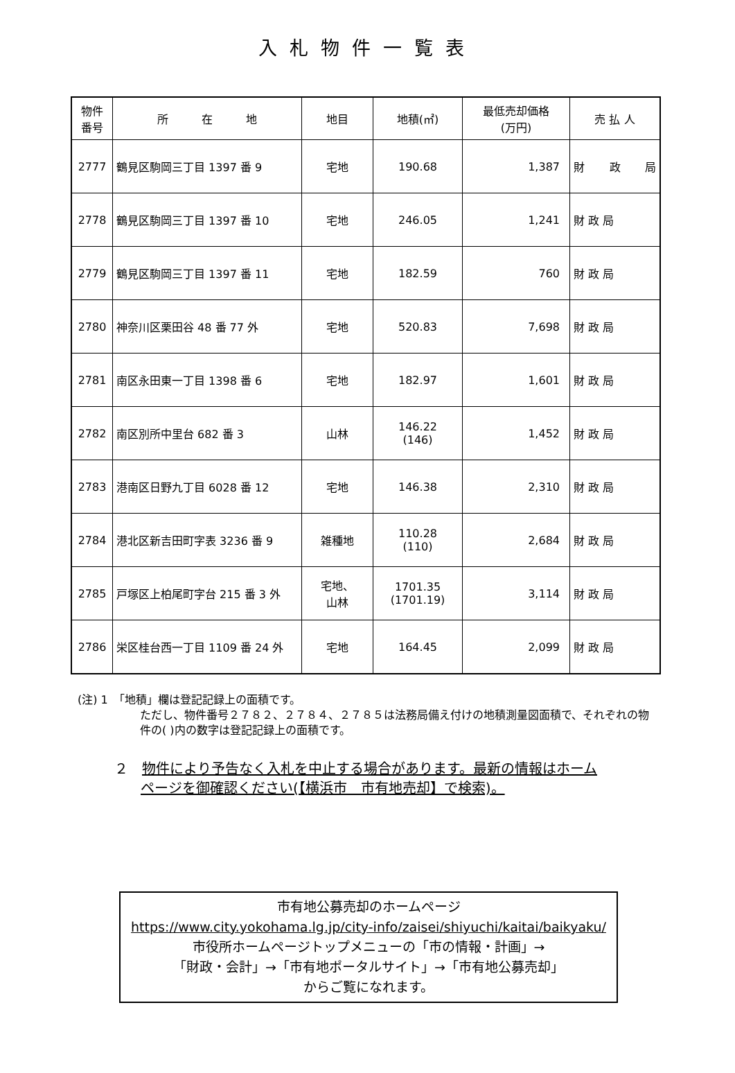入札物件一覧表
| 物件 番号 | 所 在 地 | 地目 | 地積(㎡) | 最低売却価格 (万円) | 売 払 人 |
| --- | --- | --- | --- | --- | --- |
| 2777 | 鶴見区駒岡三丁目 1397 番 9 | 宅地 | 190.68 | 1,387 | 財 政 局 |
| 2778 | 鶴見区駒岡三丁目 1397 番 10 | 宅地 | 246.05 | 1,241 | 財 政 局 |
| 2779 | 鶴見区駒岡三丁目 1397 番 11 | 宅地 | 182.59 | 760 | 財 政 局 |
| 2780 | 神奈川区栗田谷 48 番 77 外 | 宅地 | 520.83 | 7,698 | 財 政 局 |
| 2781 | 南区永田東一丁目 1398 番 6 | 宅地 | 182.97 | 1,601 | 財 政 局 |
| 2782 | 南区別所中里台 682 番 3 | 山林 | 146.22 (146) | 1,452 | 財 政 局 |
| 2783 | 港南区日野九丁目 6028 番 12 | 宅地 | 146.38 | 2,310 | 財 政 局 |
| 2784 | 港北区新吉田町字表 3236 番 9 | 雑種地 | 110.28 (110) | 2,684 | 財 政 局 |
| 2785 | 戸塚区上柏尾町字台 215 番 3 外 | 宅地、 山林 | 1701.35 (1701.19) | 3,114 | 財 政 局 |
| 2786 | 栄区桂台西一丁目 1109 番 24 外 | 宅地 | 164.45 | 2,099 | 財 政 局 |
(注) 1　「地積」欄は登記記録上の面積です。
ただし、物件番号２７８２、２７８４、２７８５は法務局備え付けの地積測量図面積で、それぞれの物件の( )内の数字は登記記録上の面積です。
２　物件により予告なく入札を中止する場合があります。最新の情報はホーム
ページを御確認ください(【横浜市　市有地売却】で検索)。
市有地公募売却のホームページ
https://www.city.yokohama.lg.jp/city-info/zaisei/shiyuchi/kaitai/baikyaku/
市役所ホームページトップメニューの「市の情報・計画」→
「財政・会計」→「市有地ポータルサイト」→「市有地公募売却」
からご覧になれます。